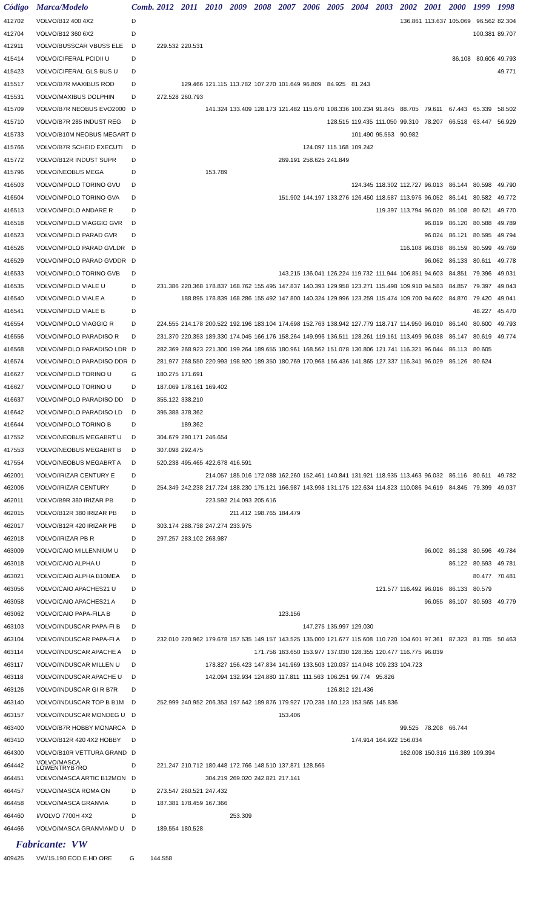| Código | Marca/Modelo | Comb. | 2012 | 2011 | 2010 | 2009 | 2008 | 2007 | 2006 | 2005 | 2004 | 2003 | 2002 | 2001 | 2000 | 1999 | 1998 |
| --- | --- | --- | --- | --- | --- | --- | --- | --- | --- | --- | --- | --- | --- | --- | --- | --- | --- |
| 412702 | VOLVO/B12 400 4X2 | D | | | | | | | | | | | 136.861 | 113.637 | 105.069 | 96.562 | 82.304 |
| 412704 | VOLVO/B12 360 6X2 | D | | | | | | | | | | | | | | 100.381 | 89.707 |
| 412911 | VOLVO/BUSSCAR VBUSS ELE | D | 229.532 | 220.531 | | | | | | | | | | | | | |
| 415414 | VOLVO/CIFERAL PCIDII U | D | | | | | | | | | | | | | 86.108 | 80.606 | 49.793 |
| 415423 | VOLVO/CIFERAL GLS BUS U | D | | | | | | | | | | | | | | | 49.771 |
| 415517 | VOLVO/B7R MAXIBUS ROD | D | | 129.466 | 121.115 | 113.782 | 107.270 | 101.649 | 96.809 | 84.925 | 81.243 | | | | | | |
| 415531 | VOLVO/MAXIBUS DOLPHIN | D | 272.528 | 260.793 | | | | | | | | | | | | | |
| 415709 | VOLVO/B7R NEOBUS EVO2000 | D | | | 141.324 | 133.409 | 128.173 | 121.482 | 115.670 | 108.336 | 100.234 | 91.845 | 88.705 | 79.611 | 67.443 | 65.339 | 58.502 |
| 415710 | VOLVO/B7R 285 INDUST REG | D | | | | | | | | 128.515 | 119.435 | 111.050 | 99.310 | 78.207 | 66.518 | 63.447 | 56.929 |
| 415733 | VOLVO/B10M NEOBUS MEGART | D | | | | | | | | | 101.490 | 95.553 | 90.982 | | | | |
| 415766 | VOLVO/B7R SCHEID EXECUTI | D | | | | | | | 124.097 | 115.168 | 109.242 | | | | | | |
| 415772 | VOLVO/B12R INDUST SUPR | D | | | | | | 269.191 | 258.625 | 241.849 | | | | | | | |
| 415796 | VOLVO/NEOBUS MEGA | D | | | 153.789 | | | | | | | | | | | | |
| 416503 | VOLVO/MPOLO TORINO GVU | D | | | | | | | | | 124.345 | 118.302 | 112.727 | 96.013 | 86.144 | 80.598 | 49.790 |
| 416504 | VOLVO/MPOLO TORINO GVA | D | | | | | | 151.902 | 144.197 | 133.276 | 126.450 | 118.587 | 113.976 | 96.052 | 86.141 | 80.582 | 49.772 |
| 416513 | VOLVO/MPOLO ANDARE R | D | | | | | | | | | | 119.397 | 113.794 | 96.020 | 86.108 | 80.621 | 49.770 |
| 416518 | VOLVO/MPOLO VIAGGIO GVR | D | | | | | | | | | | | | 96.019 | 86.120 | 80.588 | 49.789 |
| 416523 | VOLVO/MPOLO PARAD GVR | D | | | | | | | | | | | | 96.024 | 86.121 | 80.595 | 49.794 |
| 416526 | VOLVO/MPOLO PARAD GVLDR | D | | | | | | | | | | | 116.108 | 96.038 | 86.159 | 80.599 | 49.769 |
| 416529 | VOLVO/MPOLO PARAD GVDDR | D | | | | | | | | | | | | 96.062 | 86.133 | 80.611 | 49.778 |
| 416533 | VOLVO/MPOLO TORINO GVB | D | | | | | | 143.215 | 136.041 | 126.224 | 119.732 | 111.944 | 106.851 | 94.603 | 84.851 | 79.396 | 49.031 |
| 416535 | VOLVO/MPOLO VIALE U | D | 231.386 | 220.368 | 178.837 | 168.762 | 155.495 | 147.837 | 140.393 | 129.958 | 123.271 | 115.498 | 109.910 | 94.583 | 84.857 | 79.397 | 49.043 |
| 416540 | VOLVO/MPOLO VIALE A | D | | 188.895 | 178.839 | 168.286 | 155.492 | 147.800 | 140.324 | 129.996 | 123.259 | 115.474 | 109.700 | 94.602 | 84.870 | 79.420 | 49.041 |
| 416541 | VOLVO/MPOLO VIALE B | D | | | | | | | | | | | | | | 48.227 | 45.470 |
| 416554 | VOLVO/MPOLO VIAGGIO R | D | 224.555 | 214.178 | 200.522 | 192.196 | 183.104 | 174.698 | 152.763 | 138.942 | 127.779 | 118.717 | 114.950 | 96.010 | 86.140 | 80.600 | 49.793 |
| 416556 | VOLVO/MPOLO PARADISO R | D | 231.370 | 220.353 | 189.330 | 174.045 | 166.176 | 158.264 | 149.996 | 136.511 | 128.261 | 119.161 | 113.499 | 96.038 | 86.147 | 80.619 | 49.774 |
| 416568 | VOLVO/MPOLO PARADISO LDR | D | 282.369 | 268.923 | 221.300 | 199.264 | 189.655 | 180.961 | 168.562 | 151.078 | 130.806 | 121.741 | 116.321 | 96.044 | 86.113 | 80.605 | |
| 416574 | VOLVO/MPOLO PARADISO DDR | D | 281.977 | 268.550 | 220.993 | 198.920 | 189.350 | 180.769 | 170.968 | 156.436 | 141.865 | 127.337 | 116.341 | 96.029 | 86.126 | 80.624 | |
| 416627 | VOLVO/MPOLO TORINO U | G | 180.275 | 171.691 | | | | | | | | | | | | | |
| 416627 | VOLVO/MPOLO TORINO U | D | 187.069 | 178.161 | 169.402 | | | | | | | | | | | | |
| 416637 | VOLVO/MPOLO PARADISO DD | D | 355.122 | 338.210 | | | | | | | | | | | | | |
| 416642 | VOLVO/MPOLO PARADISO LD | D | 395.388 | 378.362 | | | | | | | | | | | | | |
| 416644 | VOLVO/MPOLO TORINO B | D | | 189.362 | | | | | | | | | | | | | |
| 417552 | VOLVO/NEOBUS MEGABRT U | D | 304.679 | 290.171 | 246.654 | | | | | | | | | | | | |
| 417553 | VOLVO/NEOBUS MEGABRT B | D | 307.098 | 292.475 | | | | | | | | | | | | | |
| 417554 | VOLVO/NEOBUS MEGABRT A | D | 520.238 | 495.465 | 422.678 | 416.591 | | | | | | | | | | | |
| 462001 | VOLVO/IRIZAR CENTURY E | D | | | 214.057 | 185.016 | 172.088 | 162.260 | 152.461 | 140.841 | 131.921 | 118.935 | 113.463 | 96.032 | 86.116 | 80.611 | 49.782 |
| 462006 | VOLVO/IRIZAR CENTURY | D | 254.349 | 242.238 | 217.724 | 188.230 | 175.121 | 166.987 | 143.998 | 131.175 | 122.634 | 114.823 | 110.086 | 94.619 | 84.845 | 79.399 | 49.037 |
| 462011 | VOLVO/B9R 380 IRIZAR PB | D | | | 223.592 | 214.093 | 205.616 | | | | | | | | | | |
| 462015 | VOLVO/B12R 380 IRIZAR PB | D | | | | 211.412 | 198.765 | 184.479 | | | | | | | | | |
| 462017 | VOLVO/B12R 420 IRIZAR PB | D | 303.174 | 288.738 | 247.274 | 233.975 | | | | | | | | | | | |
| 462018 | VOLVO/IRIZAR PB R | D | 297.257 | 283.102 | 268.987 | | | | | | | | | | | | |
| 463009 | VOLVO/CAIO MILLENNIUM U | D | | | | | | | | | | | | 96.002 | 86.138 | 80.596 | 49.784 |
| 463018 | VOLVO/CAIO ALPHA U | D | | | | | | | | | | | | | 86.122 | 80.593 | 49.781 |
| 463021 | VOLVO/CAIO ALPHA B10MEA | D | | | | | | | | | | | | | | 80.477 | 70.481 |
| 463056 | VOLVO/CAIO APACHES21 U | D | | | | | | | | | | 121.577 | 116.492 | 96.016 | 86.133 | 80.579 | |
| 463058 | VOLVO/CAIO APACHES21 A | D | | | | | | | | | | | | 96.055 | 86.107 | 80.593 | 49.779 |
| 463062 | VOLVO/CAIO PAPA-FILA B | D | | | | | | 123.156 | | | | | | | | | |
| 463103 | VOLVO/INDUSCAR PAPA-FI B | D | | | | | | | 147.275 | 135.997 | 129.030 | | | | | | |
| 463104 | VOLVO/INDUSCAR PAPA-FI A | D | 232.010 | 220.962 | 179.678 | 157.535 | 149.157 | 143.525 | 135.000 | 121.677 | 115.608 | 110.720 | 104.601 | 97.361 | 87.323 | 81.705 | 50.463 |
| 463114 | VOLVO/INDUSCAR APACHE A | D | | | | | 171.756 | 163.650 | 153.977 | 137.030 | 128.355 | 120.477 | 116.775 | 96.039 | | | |
| 463117 | VOLVO/INDUSCAR MILLEN U | D | | | 178.827 | 156.423 | 147.834 | 141.969 | 133.503 | 120.037 | 114.048 | 109.233 | 104.723 | | | | |
| 463118 | VOLVO/INDUSCAR APACHE U | D | | | 142.094 | 132.934 | 124.880 | 117.811 | 111.563 | 106.251 | 99.774 | 95.826 | | | | | |
| 463126 | VOLVO/INDUSCAR GI R B7R | D | | | | | | | | 126.812 | 121.436 | | | | | | |
| 463140 | VOLVO/INDUSCAR TOP B B1M | D | 252.999 | 240.952 | 206.353 | 197.642 | 189.876 | 179.927 | 170.238 | 160.123 | 153.565 | 145.836 | | | | | |
| 463157 | VOLVO/INDUSCAR MONDEG U | D | | | | | | 153.406 | | | | | | | | | |
| 463400 | VOLVO/B7R HOBBY MONARCA | D | | | | | | | | | | | 99.525 | 78.208 | 66.744 | | |
| 463410 | VOLVO/B12R 420 4X2 HOBBY | D | | | | | | | | | 174.914 | 164.922 | 156.034 | | | | |
| 464300 | VOLVO/B10R VETTURA GRAND | D | | | | | | | | | | | 162.008 | 150.316 | 116.389 | 109.394 | |
| 464442 | VOLVO/MASCA LOWENTRYB7RO | D | 221.247 | 210.712 | 180.448 | 172.766 | 148.510 | 137.871 | 128.565 | | | | | | | | |
| 464451 | VOLVO/MASCA ARTIC B12MON | D | | | 304.219 | 269.020 | 242.821 | 217.141 | | | | | | | | | |
| 464457 | VOLVO/MASCA ROMA ON | D | 273.547 | 260.521 | 247.432 | | | | | | | | | | | | |
| 464458 | VOLVO/MASCA GRANVIA | D | 187.381 | 178.459 | 167.366 | | | | | | | | | | | | |
| 464460 | I/VOLVO 7700H 4X2 | D | | | | 253.309 | | | | | | | | | | | |
| 464466 | VOLVO/MASCA GRANVIAMD U | D | 189.554 | 180.528 | | | | | | | | | | | | | |
Fabricante: VW
| 409425 | VW/15.190 EOD E.HD ORE | G | 144.558 |